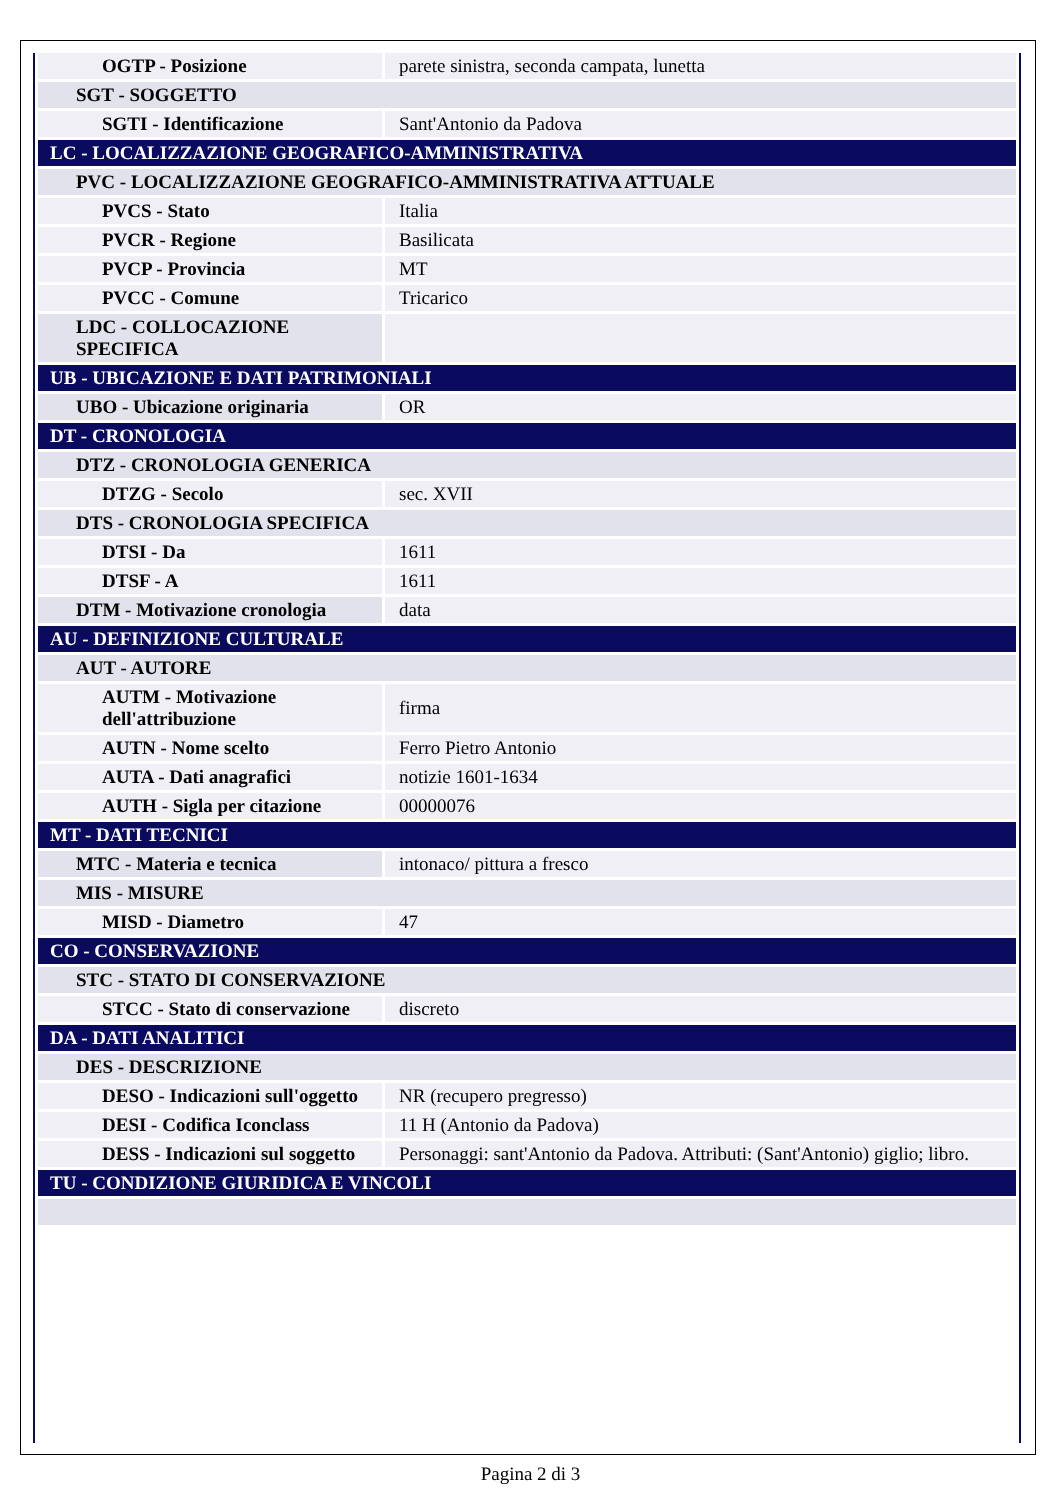| OGTP - Posizione | parete sinistra, seconda campata, lunetta |
| SGT - SOGGETTO | |
| SGTI - Identificazione | Sant'Antonio da Padova |
| LC - LOCALIZZAZIONE GEOGRAFICO-AMMINISTRATIVA | |
| PVC - LOCALIZZAZIONE GEOGRAFICO-AMMINISTRATIVA ATTUALE | |
| PVCS - Stato | Italia |
| PVCR - Regione | Basilicata |
| PVCP - Provincia | MT |
| PVCC - Comune | Tricarico |
| LDC - COLLOCAZIONE SPECIFICA | |
| UB - UBICAZIONE E DATI PATRIMONIALI | |
| UBO - Ubicazione originaria | OR |
| DT - CRONOLOGIA | |
| DTZ - CRONOLOGIA GENERICA | |
| DTZG - Secolo | sec. XVII |
| DTS - CRONOLOGIA SPECIFICA | |
| DTSI - Da | 1611 |
| DTSF - A | 1611 |
| DTM - Motivazione cronologia | data |
| AU - DEFINIZIONE CULTURALE | |
| AUT - AUTORE | |
| AUTM - Motivazione dell'attribuzione | firma |
| AUTN - Nome scelto | Ferro Pietro Antonio |
| AUTA - Dati anagrafici | notizie 1601-1634 |
| AUTH - Sigla per citazione | 00000076 |
| MT - DATI TECNICI | |
| MTC - Materia e tecnica | intonaco/ pittura a fresco |
| MIS - MISURE | |
| MISD - Diametro | 47 |
| CO - CONSERVAZIONE | |
| STC - STATO DI CONSERVAZIONE | |
| STCC - Stato di conservazione | discreto |
| DA - DATI ANALITICI | |
| DES - DESCRIZIONE | |
| DESO - Indicazioni sull'oggetto | NR (recupero pregresso) |
| DESI - Codifica Iconclass | 11 H (Antonio da Padova) |
| DESS - Indicazioni sul soggetto | Personaggi: sant'Antonio da Padova. Attributi: (Sant'Antonio) giglio; libro. |
| TU - CONDIZIONE GIURIDICA E VINCOLI | |
Pagina 2 di 3